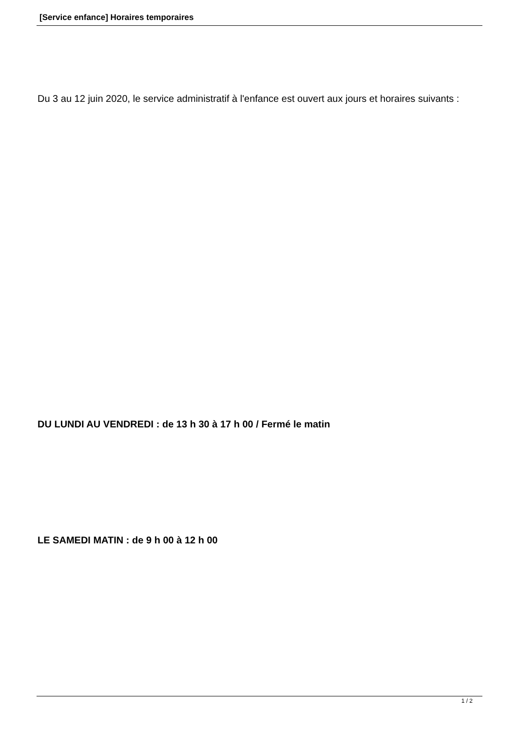[Service enfance] Horaires temporaires
Du 3 au 12 juin 2020, le service administratif à l'enfance est ouvert aux jours et horaires suivants :
DU LUNDI AU VENDREDI : de 13 h 30 à 17 h 00 / Fermé le matin
LE SAMEDI MATIN : de 9 h 00 à 12 h 00
1 / 2